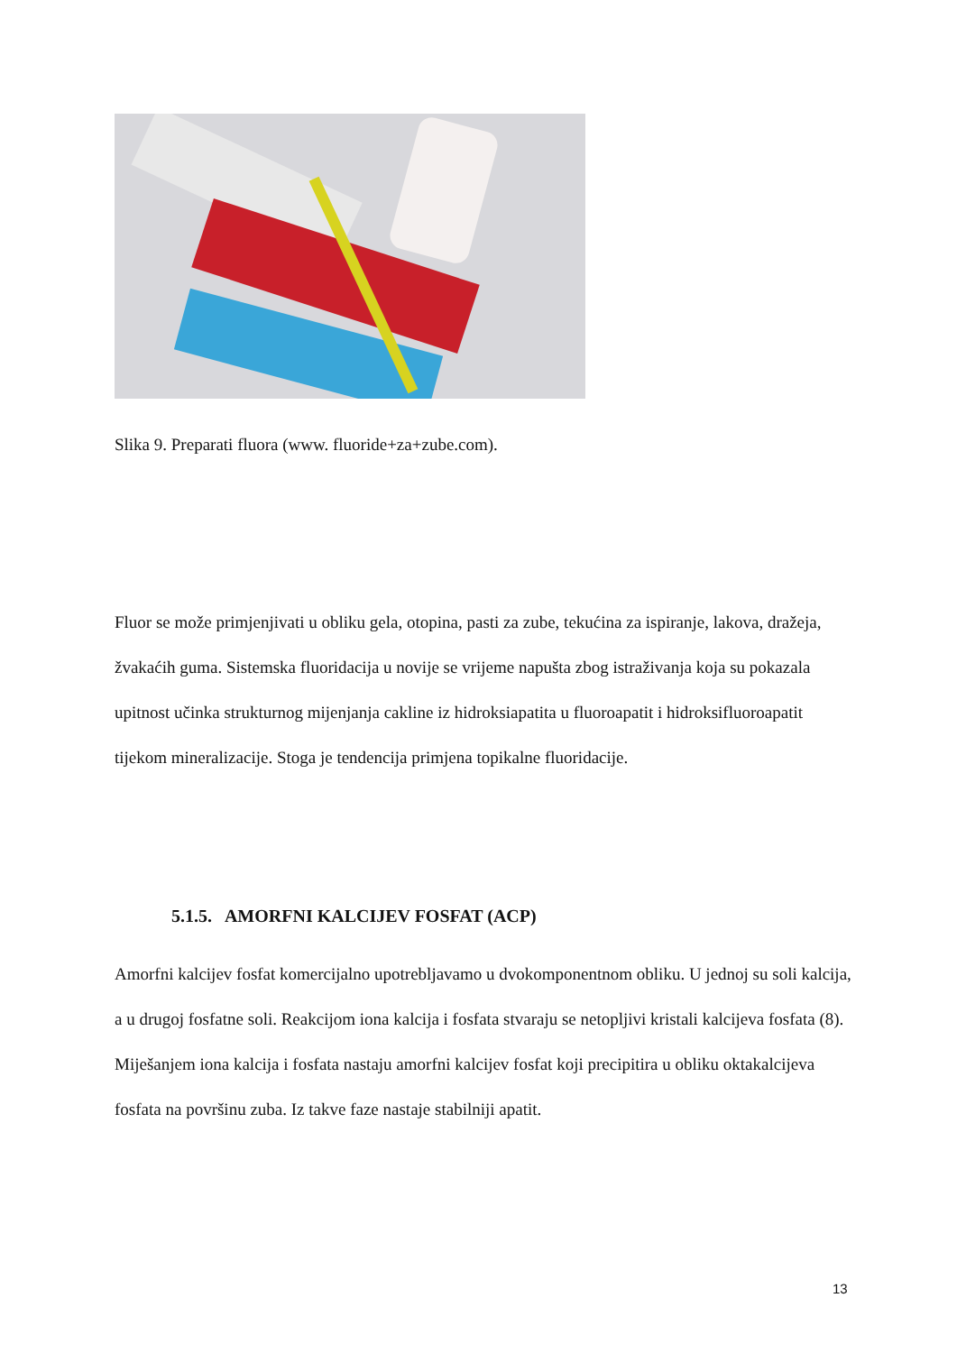Slika 9. Preparati fluora (www. fluoride+za+zube.com).
Fluor se može primjenjivati u obliku gela, otopina, pasti za zube, tekućina za ispiranje, lakova, dražeja, žvakaćih guma. Sistemska fluoridacija u novije se vrijeme napušta zbog istraživanja koja su pokazala upitnost učinka strukturnog mijenjanja cakline iz hidroksiapatita u fluoroapatit i hidroksifluoroapatit tijekom mineralizacije. Stoga je tendencija primjena topikalne fluoridacije.
5.1.5. AMORFNI KALCIJEV FOSFAT (ACP)
Amorfni kalcijev fosfat komercijalno upotrebljavamo u dvokomponentnom obliku. U jednoj su soli kalcija, a u drugoj fosfatne soli. Reakcijom iona kalcija i fosfata stvaraju se netopljivi kristali kalcijeva fosfata (8). Miješanjem iona kalcija i fosfata nastaju amorfni kalcijev fosfat koji precipitira u obliku oktakalcijeva fosfata na površinu zuba. Iz takve faze nastaje stabilniji apatit.
13